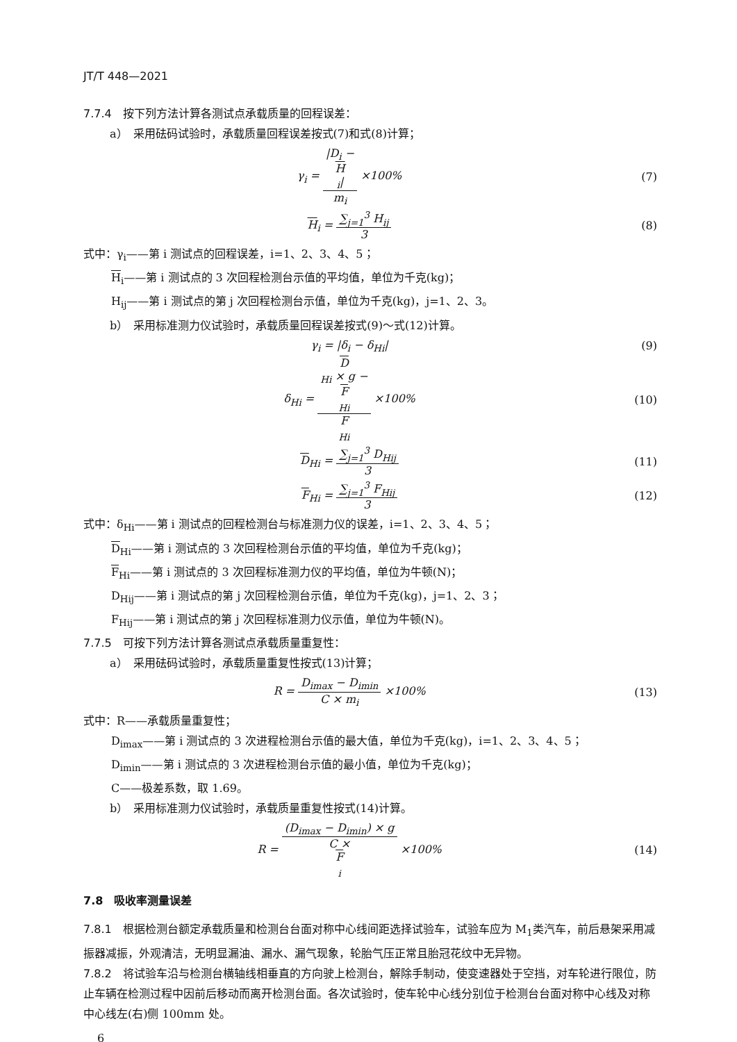JT/T 448—2021
7.7.4　按下列方法计算各测试点承载质量的回程误差：
a）　采用砝码试验时，承载质量回程误差按式(7)和式(8)计算；
γ<sub>i</sub> = |D<sub>i</sub> −
H
<sub>i</sub>| m<sub>i</sub> ×100%
(7)
H<sub>i</sub> = ∑<sub>j=1</sub><sup>3</sup> H<sub>ij</sub> 3 (8)
式中：γ<sub>i</sub>——第 i 测试点的回程误差，i=1、2、3、4、5；
H<sub>i</sub>——第 i 测试点的 3 次回程检测台示值的平均值，单位为千克(kg)；
H<sub>ij</sub>——第 i 测试点的第 j 次回程检测台示值，单位为千克(kg)，j=1、2、3。
b）　采用标准测力仪试验时，承载质量回程误差按式(9)～式(12)计算。
γ<sub>i</sub> = |δ<sub>i</sub> − δ<sub>Hi</sub>| (9)
δ<sub>Hi</sub> = D
<sub>Hi</sub> × g −
F
<sub>Hi</sub> F
<sub>Hi</sub> ×100%
(10)
D<sub>Hi</sub> = ∑<sub>j=1</sub><sup>3</sup> D<sub>Hij</sub> 3 (11)
F<sub>Hi</sub> = ∑<sub>j=1</sub><sup>3</sup> F<sub>Hij</sub> 3 (12)
式中：δ<sub>Hi</sub>——第 i 测试点的回程检测台与标准测力仪的误差，i=1、2、3、4、5；
D<sub>Hi</sub>——第 i 测试点的 3 次回程检测台示值的平均值，单位为千克(kg)；
F<sub>Hi</sub>——第 i 测试点的 3 次回程标准测力仪的平均值，单位为牛顿(N)；
D<sub>Hij</sub>——第 i 测试点的第 j 次回程检测台示值，单位为千克(kg)，j=1、2、3；
F<sub>Hij</sub>——第 i 测试点的第 j 次回程标准测力仪示值，单位为牛顿(N)。
7.7.5　可按下列方法计算各测试点承载质量重复性：
a）　采用砝码试验时，承载质量重复性按式(13)计算；
R = D<sub>imax</sub> − D<sub>imin</sub> C × m<sub>i</sub> ×100% (13)
式中：R——承载质量重复性；
D<sub>imax</sub>——第 i 测试点的 3 次进程检测台示值的最大值，单位为千克(kg)，i=1、2、3、4、5；
D<sub>imin</sub>——第 i 测试点的 3 次进程检测台示值的最小值，单位为千克(kg)；
C——极差系数，取 1.69。
b）　采用标准测力仪试验时，承载质量重复性按式(14)计算。
R = (D<sub>imax</sub> − D<sub>imin</sub>) × g C ×
F
<sub>i</sub> ×100%
(14)
7.8　吸收率测量误差
7.8.1　根据检测台额定承载质量和检测台台面对称中心线间距选择试验车，试验车应为 M<sub>1</sub>类汽车，前后悬架采用减振器减振，外观清洁，无明显漏油、漏水、漏气现象，轮胎气压正常且胎冠花纹中无异物。
7.8.2　将试验车沿与检测台横轴线相垂直的方向驶上检测台，解除手制动，使变速器处于空挡，对车轮进行限位，防止车辆在检测过程中因前后移动而离开检测台面。各次试验时，使车轮中心线分别位于检测台台面对称中心线及对称中心线左(右)侧 100mm 处。
6